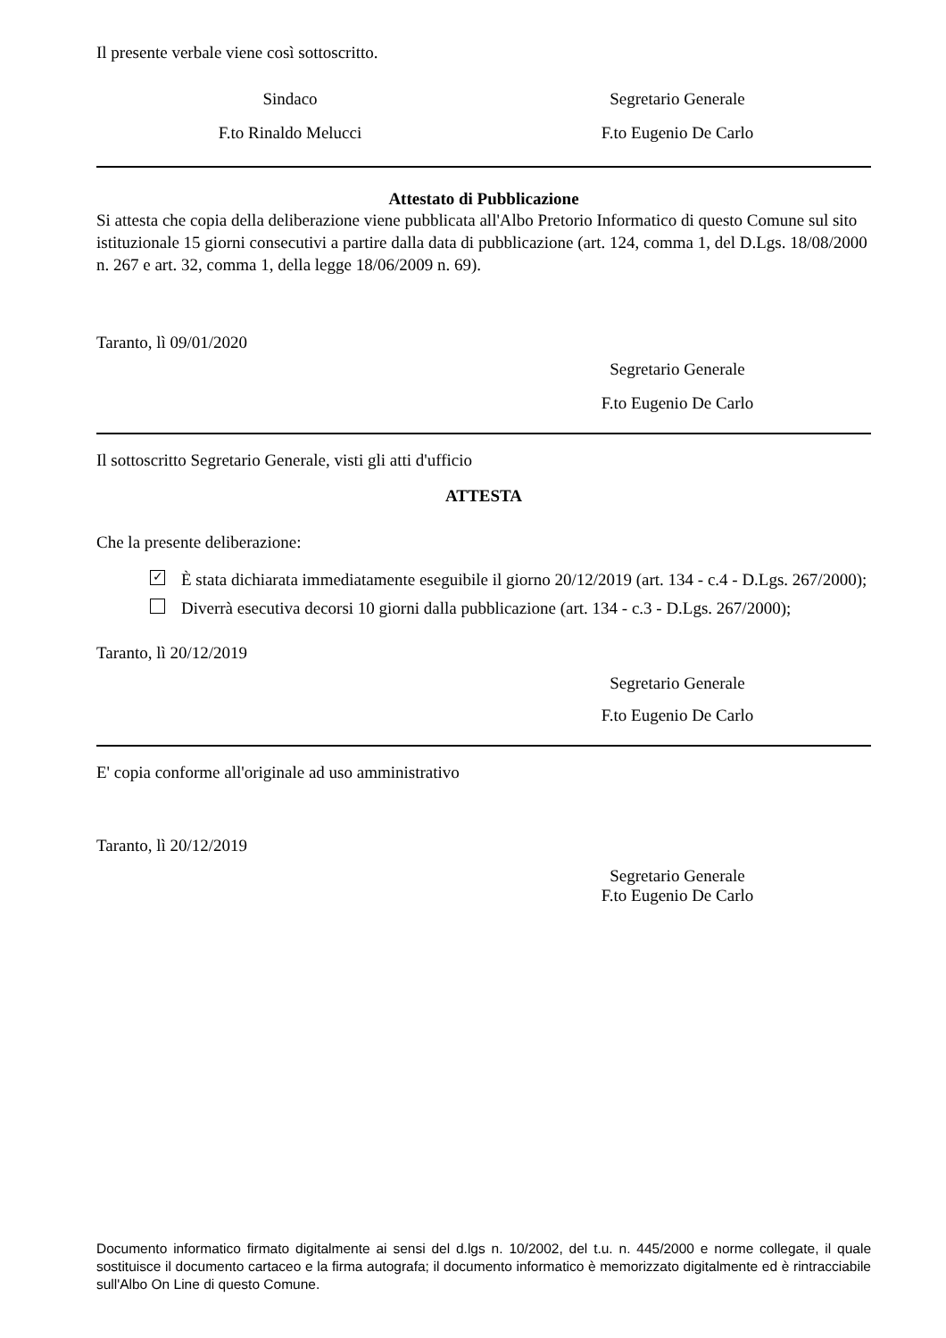Il presente verbale viene così sottoscritto.
Sindaco Segretario Generale
F.to Rinaldo Melucci F.to Eugenio De Carlo
Attestato di Pubblicazione
Si attesta che copia della deliberazione viene pubblicata all'Albo Pretorio Informatico di questo Comune sul sito istituzionale 15 giorni consecutivi a partire dalla data di pubblicazione (art. 124, comma 1, del D.Lgs. 18/08/2000 n. 267 e art. 32, comma 1, della legge 18/06/2009 n. 69).
Taranto, lì 09/01/2020
Segretario Generale
F.to Eugenio De Carlo
Il sottoscritto Segretario Generale, visti gli atti d'ufficio
ATTESTA
Che la presente deliberazione:
✓ È stata dichiarata immediatamente eseguibile il giorno 20/12/2019 (art. 134 - c.4 - D.Lgs. 267/2000);
Diverrà esecutiva decorsi 10 giorni dalla pubblicazione (art. 134 - c.3 - D.Lgs. 267/2000);
Taranto, lì 20/12/2019
Segretario Generale
F.to Eugenio De Carlo
E' copia conforme all'originale ad uso amministrativo
Taranto, lì 20/12/2019
Segretario Generale
F.to Eugenio De Carlo
Documento informatico firmato digitalmente ai sensi del d.lgs n. 10/2002, del t.u. n. 445/2000 e norme collegate, il quale sostituisce il documento cartaceo e la firma autografa; il documento informatico è memorizzato digitalmente ed è rintracciabile sull'Albo On Line di questo Comune.